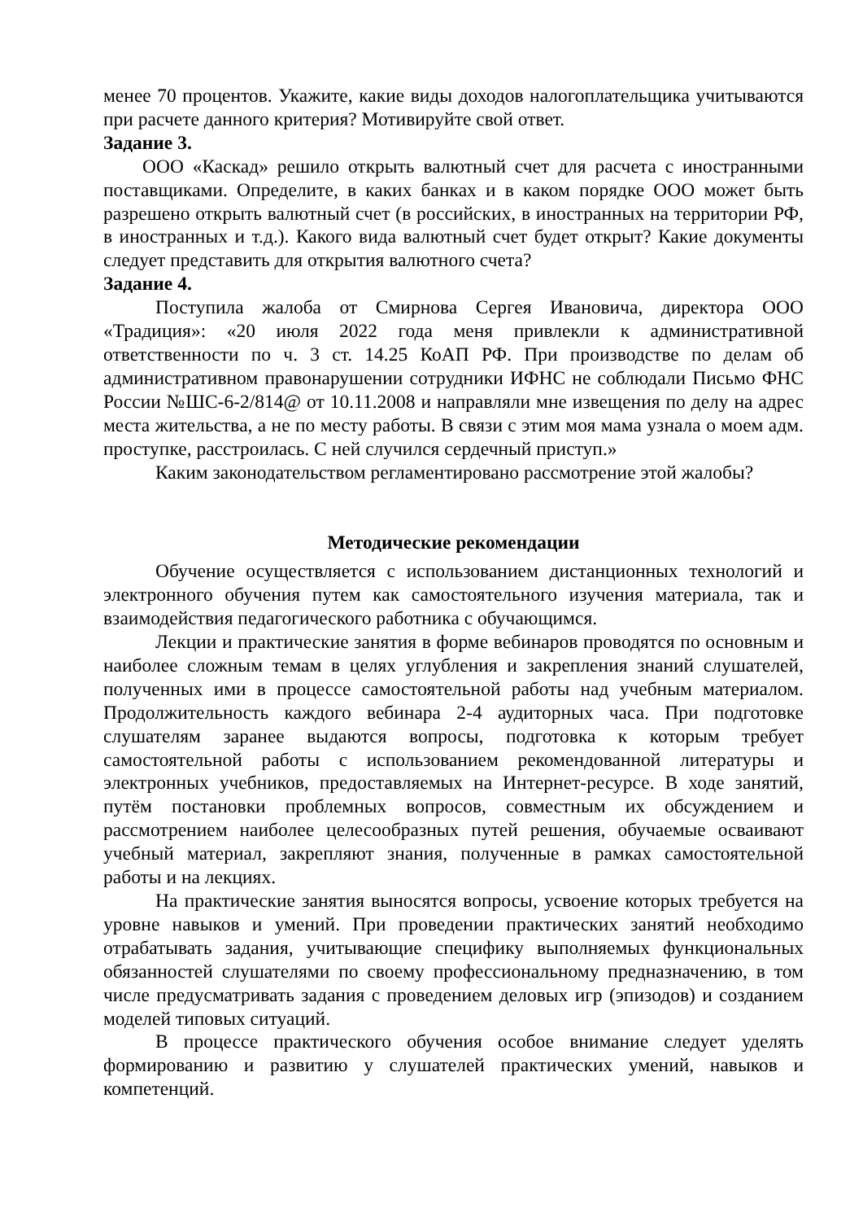менее 70 процентов. Укажите, какие виды доходов налогоплательщика учитываются при расчете данного критерия? Мотивируйте свой ответ.
Задание 3.
ООО «Каскад» решило открыть валютный счет для расчета с иностранными поставщиками. Определите, в каких банках и в каком порядке ООО может быть разрешено открыть валютный счет (в российских, в иностранных на территории РФ, в иностранных и т.д.). Какого вида валютный счет будет открыт? Какие документы следует представить для открытия валютного счета?
Задание 4.
Поступила жалоба от Смирнова Сергея Ивановича, директора ООО «Традиция»: «20 июля 2022 года меня привлекли к административной ответственности по ч. 3 ст. 14.25 КоАП РФ. При производстве по делам об административном правонарушении сотрудники ИФНС не соблюдали Письмо ФНС России №ШС-6-2/814@ от 10.11.2008 и направляли мне извещения по делу на адрес места жительства, а не по месту работы. В связи с этим моя мама узнала о моем адм. проступке, расстроилась. С ней случился сердечный приступ.»
Каким законодательством регламентировано рассмотрение этой жалобы?
Методические рекомендации
Обучение осуществляется с использованием дистанционных технологий и электронного обучения путем как самостоятельного изучения материала, так и взаимодействия педагогического работника с обучающимся.
Лекции и практические занятия в форме вебинаров проводятся по основным и наиболее сложным темам в целях углубления и закрепления знаний слушателей, полученных ими в процессе самостоятельной работы над учебным материалом. Продолжительность каждого вебинара 2-4 аудиторных часа. При подготовке слушателям заранее выдаются вопросы, подготовка к которым требует самостоятельной работы с использованием рекомендованной литературы и электронных учебников, предоставляемых на Интернет-ресурсе. В ходе занятий, путём постановки проблемных вопросов, совместным их обсуждением и рассмотрением наиболее целесообразных путей решения, обучаемые осваивают учебный материал, закрепляют знания, полученные в рамках самостоятельной работы и на лекциях.
На практические занятия выносятся вопросы, усвоение которых требуется на уровне навыков и умений. При проведении практических занятий необходимо отрабатывать задания, учитывающие специфику выполняемых функциональных обязанностей слушателями по своему профессиональному предназначению, в том числе предусматривать задания с проведением деловых игр (эпизодов) и созданием моделей типовых ситуаций.
В процессе практического обучения особое внимание следует уделять формированию и развитию у слушателей практических умений, навыков и компетенций.